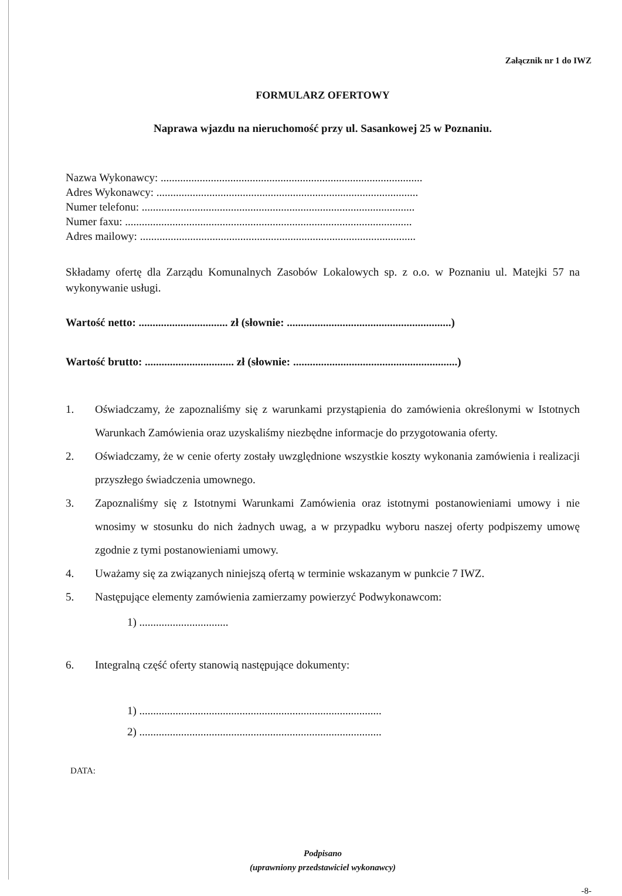Załącznik nr 1 do IWZ
FORMULARZ OFERTOWY
Naprawa wjazdu na nieruchomość przy ul. Sasankowej 25 w Poznaniu.
Nazwa Wykonawcy: ..............................................................................................
Adres Wykonawcy: ..............................................................................................
Numer telefonu: ..................................................................................................
Numer faxu: .......................................................................................................
Adres mailowy: ...................................................................................................
Składamy ofertę dla Zarządu Komunalnych Zasobów Lokalowych sp. z o.o. w Poznaniu ul. Matejki 57 na wykonywanie usługi.
Wartość netto: ................................ zł (słownie: ...........................................................)
Wartość brutto: ................................ zł (słownie: ...........................................................)
1. Oświadczamy, że zapoznaliśmy się z warunkami przystąpienia do zamówienia określonymi w Istotnych Warunkach Zamówienia oraz uzyskaliśmy niezbędne informacje do przygotowania oferty.
2. Oświadczamy, że w cenie oferty zostały uwzględnione wszystkie koszty wykonania zamówienia i realizacji przyszłego świadczenia umownego.
3. Zapoznaliśmy się z Istotnymi Warunkami Zamówienia oraz istotnymi postanowieniami umowy i nie wnosimy w stosunku do nich żadnych uwag, a w przypadku wyboru naszej oferty podpiszemy umowę zgodnie z tymi postanowieniami umowy.
4. Uważamy się za związanych niniejszą ofertą w terminie wskazanym w punkcie 7 IWZ.
5. Następujące elementy zamówienia zamierzamy powierzyć Podwykonawcom:
1) ................................
6. Integralną część oferty stanowią następujące dokumenty:
1) .......................................................................................
2) .......................................................................................
DATA:
Podpisano
(uprawniony przedstawiciel wykonawcy)
-8-